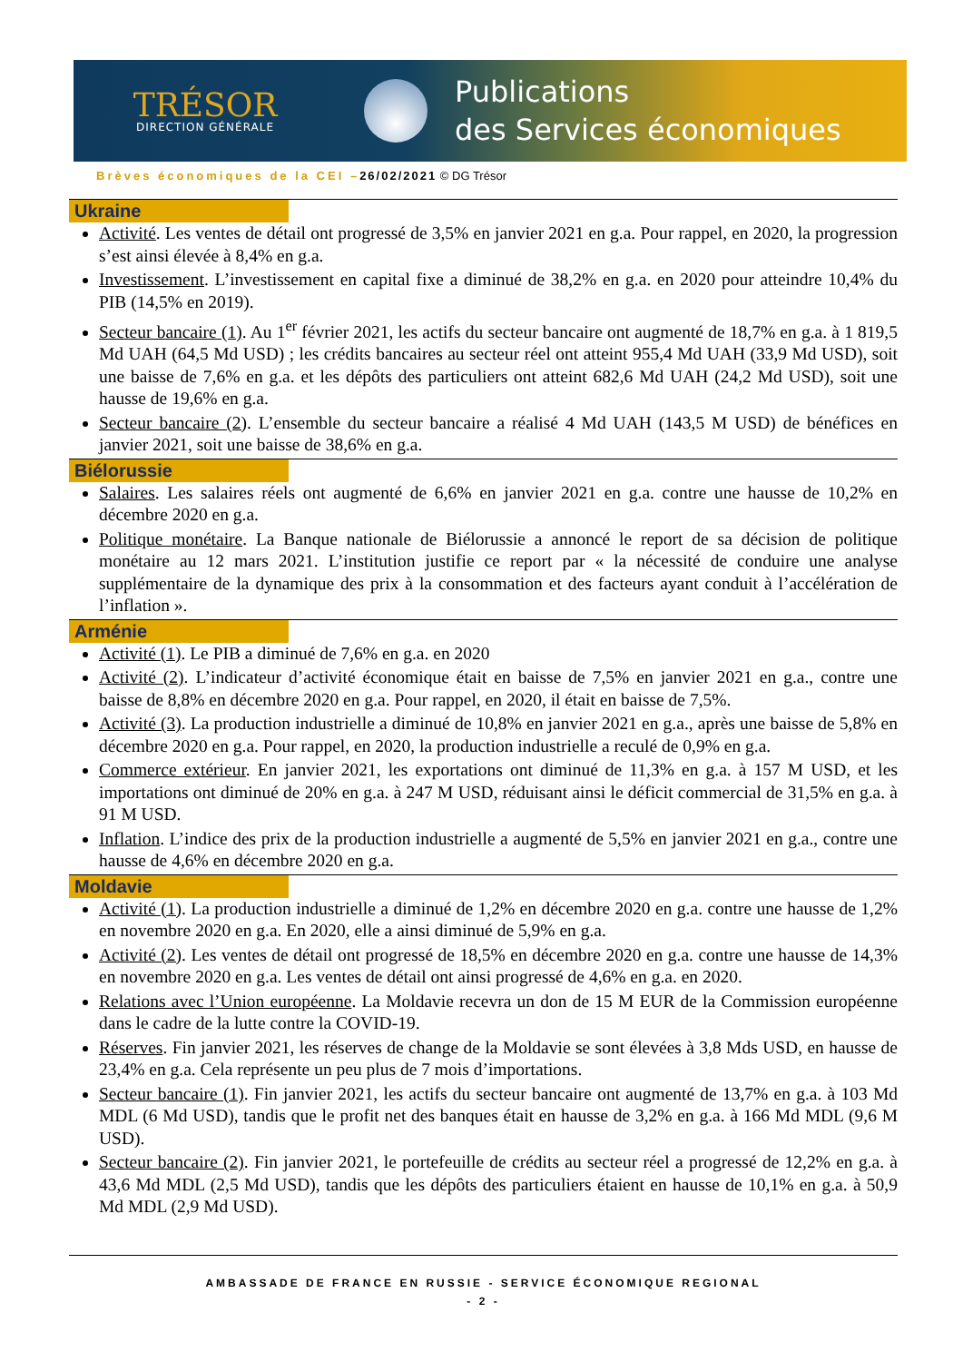TRÉSOR
DIRECTION GÉNÉRALE
Publications
des Services économiques
Brèves économiques de la CEI –26/02/2021 © DG Trésor
Ukraine
Activité. Les ventes de détail ont progressé de 3,5% en janvier 2021 en g.a. Pour rappel, en 2020, la progression s’est ainsi élevée à 8,4% en g.a.
Investissement. L’investissement en capital fixe a diminué de 38,2% en g.a. en 2020 pour atteindre 10,4% du PIB (14,5% en 2019).
Secteur bancaire (1). Au 1<sup>er</sup> février 2021, les actifs du secteur bancaire ont augmenté de 18,7% en g.a. à 1 819,5 Md UAH (64,5 Md USD) ; les crédits bancaires au secteur réel ont atteint 955,4 Md UAH (33,9 Md USD), soit une baisse de 7,6% en g.a. et les dépôts des particuliers ont atteint 682,6 Md UAH (24,2 Md USD), soit une hausse de 19,6% en g.a.
Secteur bancaire (2). L’ensemble du secteur bancaire a réalisé 4 Md UAH (143,5 M USD) de bénéfices en janvier 2021, soit une baisse de 38,6% en g.a.
Biélorussie
Salaires. Les salaires réels ont augmenté de 6,6% en janvier 2021 en g.a. contre une hausse de 10,2% en décembre 2020 en g.a.
Politique monétaire. La Banque nationale de Biélorussie a annoncé le report de sa décision de politique monétaire au 12 mars 2021. L’institution justifie ce report par « la nécessité de conduire une analyse supplémentaire de la dynamique des prix à la consommation et des facteurs ayant conduit à l’accélération de l’inflation ».
Arménie
Activité (1). Le PIB a diminué de 7,6% en g.a. en 2020
Activité (2). L’indicateur d’activité économique était en baisse de 7,5% en janvier 2021 en g.a., contre une baisse de 8,8% en décembre 2020 en g.a. Pour rappel, en 2020, il était en baisse de 7,5%.
Activité (3). La production industrielle a diminué de 10,8% en janvier 2021 en g.a., après une baisse de 5,8% en décembre 2020 en g.a. Pour rappel, en 2020, la production industrielle a reculé de 0,9% en g.a.
Commerce extérieur. En janvier 2021, les exportations ont diminué de 11,3% en g.a. à 157 M USD, et les importations ont diminué de 20% en g.a. à 247 M USD, réduisant ainsi le déficit commercial de 31,5% en g.a. à 91 M USD.
Inflation. L’indice des prix de la production industrielle a augmenté de 5,5% en janvier 2021 en g.a., contre une hausse de 4,6% en décembre 2020 en g.a.
Moldavie
Activité (1). La production industrielle a diminué de 1,2% en décembre 2020 en g.a. contre une hausse de 1,2% en novembre 2020 en g.a. En 2020, elle a ainsi diminué de 5,9% en g.a.
Activité (2). Les ventes de détail ont progressé de 18,5% en décembre 2020 en g.a. contre une hausse de 14,3% en novembre 2020 en g.a. Les ventes de détail ont ainsi progressé de 4,6% en g.a. en 2020.
Relations avec l’Union européenne. La Moldavie recevra un don de 15 M EUR de la Commission européenne dans le cadre de la lutte contre la COVID-19.
Réserves. Fin janvier 2021, les réserves de change de la Moldavie se sont élevées à 3,8 Mds USD, en hausse de 23,4% en g.a. Cela représente un peu plus de 7 mois d’importations.
Secteur bancaire (1). Fin janvier 2021, les actifs du secteur bancaire ont augmenté de 13,7% en g.a. à 103 Md MDL (6 Md USD), tandis que le profit net des banques était en hausse de 3,2% en g.a. à 166 Md MDL (9,6 M USD).
Secteur bancaire (2). Fin janvier 2021, le portefeuille de crédits au secteur réel a progressé de 12,2% en g.a. à 43,6 Md MDL (2,5 Md USD), tandis que les dépôts des particuliers étaient en hausse de 10,1% en g.a. à 50,9 Md MDL (2,9 Md USD).
AMBASSADE DE FRANCE EN RUSSIE - SERVICE ÉCONOMIQUE REGIONAL
- 2 -